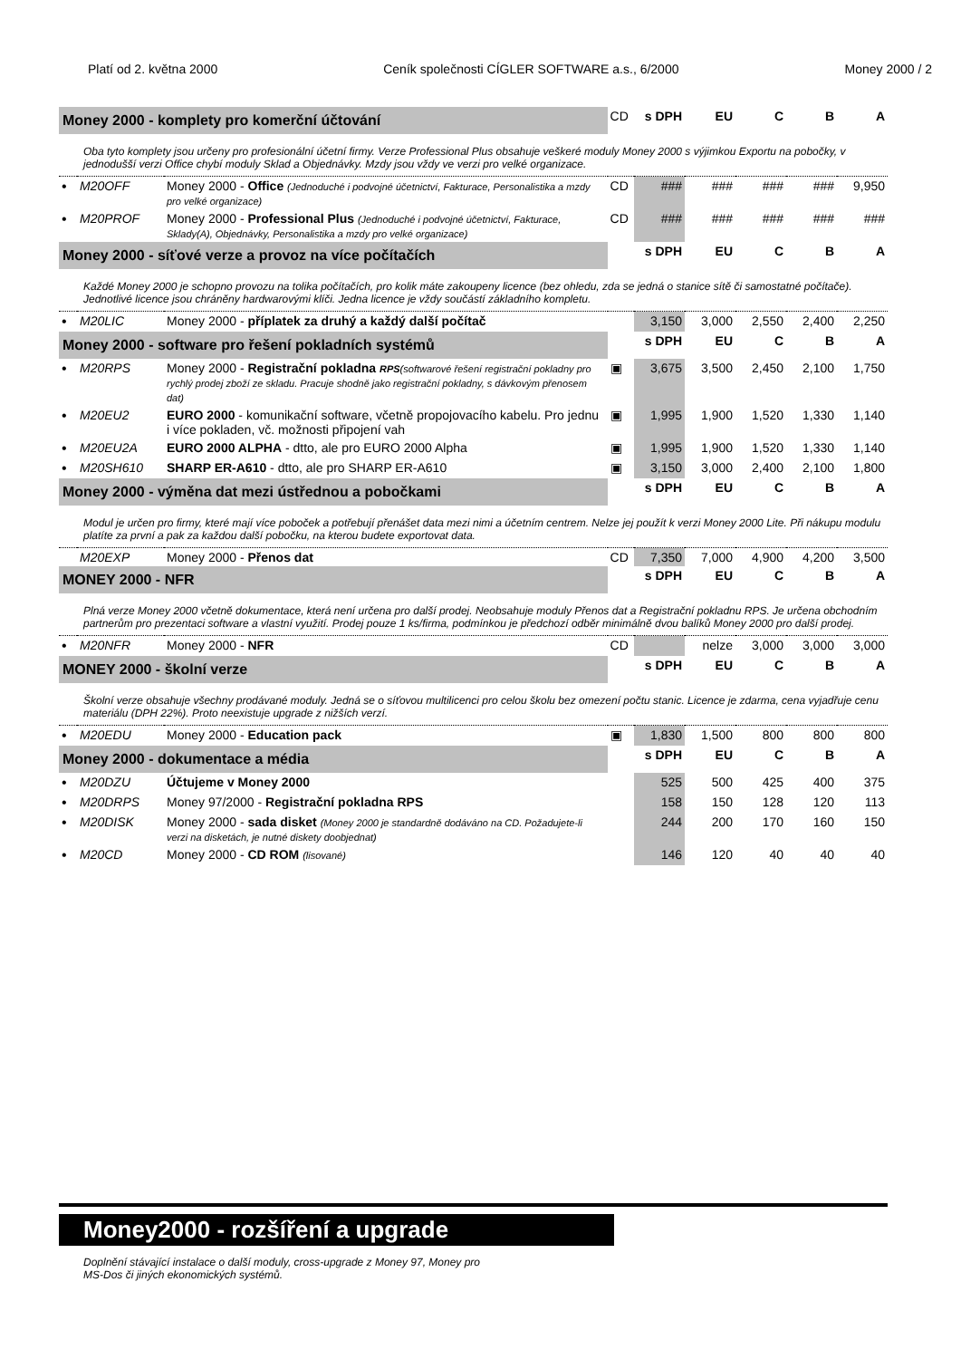Platí od 2. května 2000 Ceník společnosti CÍGLER SOFTWARE a.s., 6/2000 Money 2000 / 2
| Money 2000 - komplety pro komerční účtování | | | CD | s DPH | EU | C | B | A |
| Oba tyto komplety jsou určeny pro profesionální účetní firmy. Verze Professional Plus obsahuje veškeré moduly Money 2000 s výjimkou Exportu na pobočky, v jednodušší verzi Office chybí moduly Sklad a Objednávky. Mzdy jsou vždy ve verzi pro velké organizace. | | | | | | | | |
| • | M20OFF | Money 2000 - Office (Jednoduché i podvojné účetnictví, Fakturace, Personalistika a mzdy pro velké organizace) | CD | ### | ### | ### | ### | 9,950 |
| • | M20PROF | Money 2000 - Professional Plus (Jednoduché i podvojné účetnictví, Fakturace, Sklady(A), Objednávky, Personalistika a mzdy pro velké organizace) | CD | ### | ### | ### | ### | ### |
| Money 2000 - síťové verze a provoz na více počítačích | | | | s DPH | EU | C | B | A |
| Každé Money 2000 je schopno provozu na tolika počítačích, pro kolik máte zakoupeny licence (bez ohledu, zda se jedná o stanice sítě či samostatné počítače). Jednotlivé licence jsou chráněny hardwarovými klíči. Jedna licence je vždy součástí základního kompletu. | | | | | | | | |
| • | M20LIC | Money 2000 - příplatek za druhý a každý další počítač | | 3,150 | 3,000 | 2,550 | 2,400 | 2,250 |
| Money 2000 - software pro řešení pokladních systémů | | | | s DPH | EU | C | B | A |
| • | M20RPS | Money 2000 - Registrační pokladna RPS (softwarové řešení registrační pokladny pro rychlý prodej zboží ze skladu. Pracuje shodně jako registrační pokladny, s dávkovým přenosem dat) | ▣ | 3,675 | 3,500 | 2,450 | 2,100 | 1,750 |
| • | M20EU2 | EURO 2000 - komunikační software, včetně propojovacího kabelu. Pro jednu i více pokladen, vč. možnosti připojení vah | ▣ | 1,995 | 1,900 | 1,520 | 1,330 | 1,140 |
| • | M20EU2A | EURO 2000 ALPHA - dtto, ale pro EURO 2000 Alpha | ▣ | 1,995 | 1,900 | 1,520 | 1,330 | 1,140 |
| • | M20SH610 | SHARP ER-A610 - dtto, ale pro SHARP ER-A610 | ▣ | 3,150 | 3,000 | 2,400 | 2,100 | 1,800 |
| Money 2000 - výměna dat mezi ústřednou a pobočkami | | | | s DPH | EU | C | B | A |
| Modul je určen pro firmy, které mají více poboček a potřebují přenášet data mezi nimi a účetním centrem. Nelze jej použít k verzi Money 2000 Lite. Při nákupu modulu platíte za první a pak za každou další pobočku, na kterou budete exportovat data. | | | | | | | | |
| | M20EXP | Money 2000 - Přenos dat | CD | 7,350 | 7,000 | 4,900 | 4,200 | 3,500 |
| MONEY 2000 - NFR | | | | s DPH | EU | C | B | A |
| Plná verze Money 2000 včetně dokumentace, která není určena pro další prodej. Neobsahuje moduly Přenos dat a Registrační pokladnu RPS. Je určena obchodním partnerům pro prezentaci software a vlastní využití. Prodej pouze 1 ks/firma, podmínkou je předchozí odběr minimálně dvou balíků Money 2000 pro další prodej. | | | | | | | | |
| • | M20NFR | Money 2000 - NFR | CD | | nelze | 3,000 | 3,000 | 3,000 |
| MONEY 2000 - školní verze | | | | s DPH | EU | C | B | A |
| Školní verze obsahuje všechny prodávané moduly. Jedná se o síťovou multilicenci pro celou školu bez omezení počtu stanic. Licence je zdarma, cena vyjadřuje cenu materiálu (DPH 22%). Proto neexistuje upgrade z nižších verzí. | | | | | | | | |
| • | M20EDU | Money 2000 - Education pack | ▣ | 1,830 | 1,500 | 800 | 800 | 800 |
| Money 2000 - dokumentace a média | | | | s DPH | EU | C | B | A |
| • | M20DZU | Účtujeme v Money 2000 | | 525 | 500 | 425 | 400 | 375 |
| • | M20DRPS | Money 97/2000 - Registrační pokladna RPS | | 158 | 150 | 128 | 120 | 113 |
| • | M20DISK | Money 2000 - sada disket (Money 2000 je standardně dodáváno na CD. Požadujete-li verzi na disketách, je nutné diskety doobjednat) | | 244 | 200 | 170 | 160 | 150 |
| • | M20CD | Money 2000 - CD ROM (lisované) | | 146 | 120 | 40 | 40 | 40 |
Money2000 - rozšíření a upgrade
Doplnění stávající instalace o další moduly, cross-upgrade z Money 97, Money pro
MS-Dos či jiných ekonomických systémů.